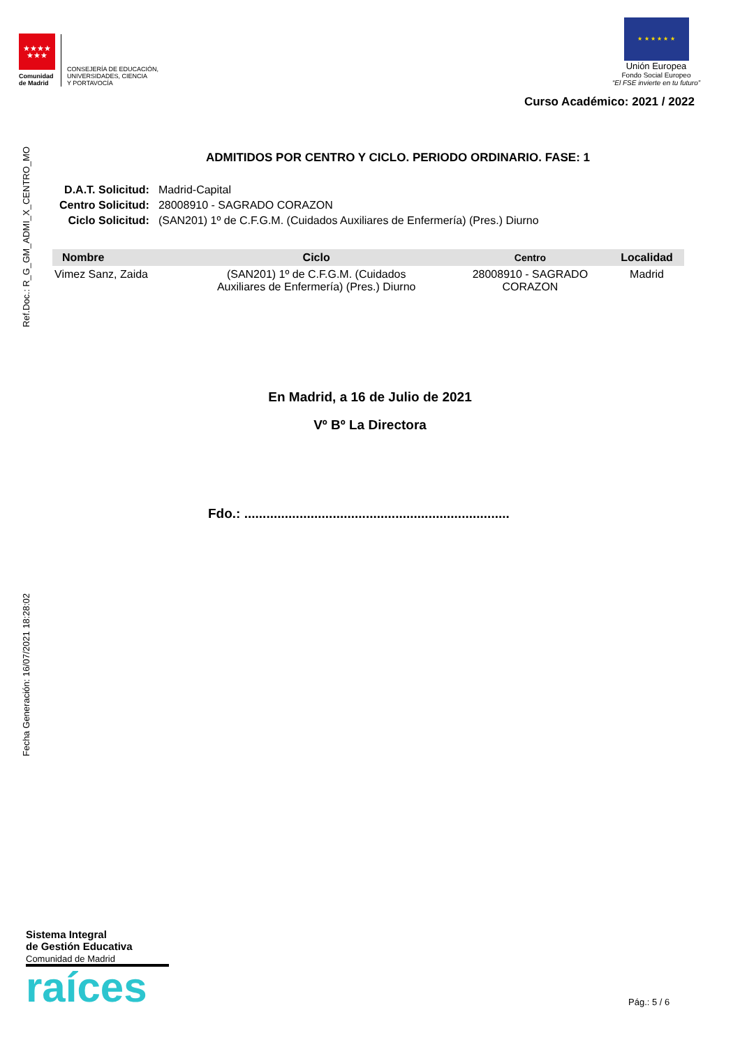★★★★
★★★
Comunidad
de Madrid
CONSEJERÍA DE EDUCACIÓN,
UNIVERSIDADES, CIENCIA
Y PORTAVOCÍA
★ ★ ★ ★ ★ ★
Unión Europea
Fondo Social Europeo
“El FSE invierte en tu futuro”
Curso Académico: 2021 / 2022
Ref.Doc.: R_G_GM_ADMI_X_CENTRO_MO
Fecha Generación: 16/07/2021 18:28:02
ADMITIDOS POR CENTRO Y CICLO. PERIODO ORDINARIO. FASE: 1
| D.A.T. Solicitud: | Madrid-Capital |
| Centro Solicitud: | 28008910 - SAGRADO CORAZON |
| Ciclo Solicitud: | (SAN201) 1º de C.F.G.M. (Cuidados Auxiliares de Enfermería) (Pres.) Diurno |
| Nombre | Ciclo | Centro | Localidad |
| --- | --- | --- | --- |
| Vimez Sanz, Zaida | (SAN201) 1º de C.F.G.M. (Cuidados Auxiliares de Enfermería) (Pres.) Diurno | 28008910 - SAGRADO CORAZON | Madrid |
En Madrid, a 16 de Julio de 2021
Vº Bº La Directora
Fdo.: ........................................................................
Sistema Integral
de Gestión Educativa
Comunidad de Madrid
raíces
Pág.: 5 / 6